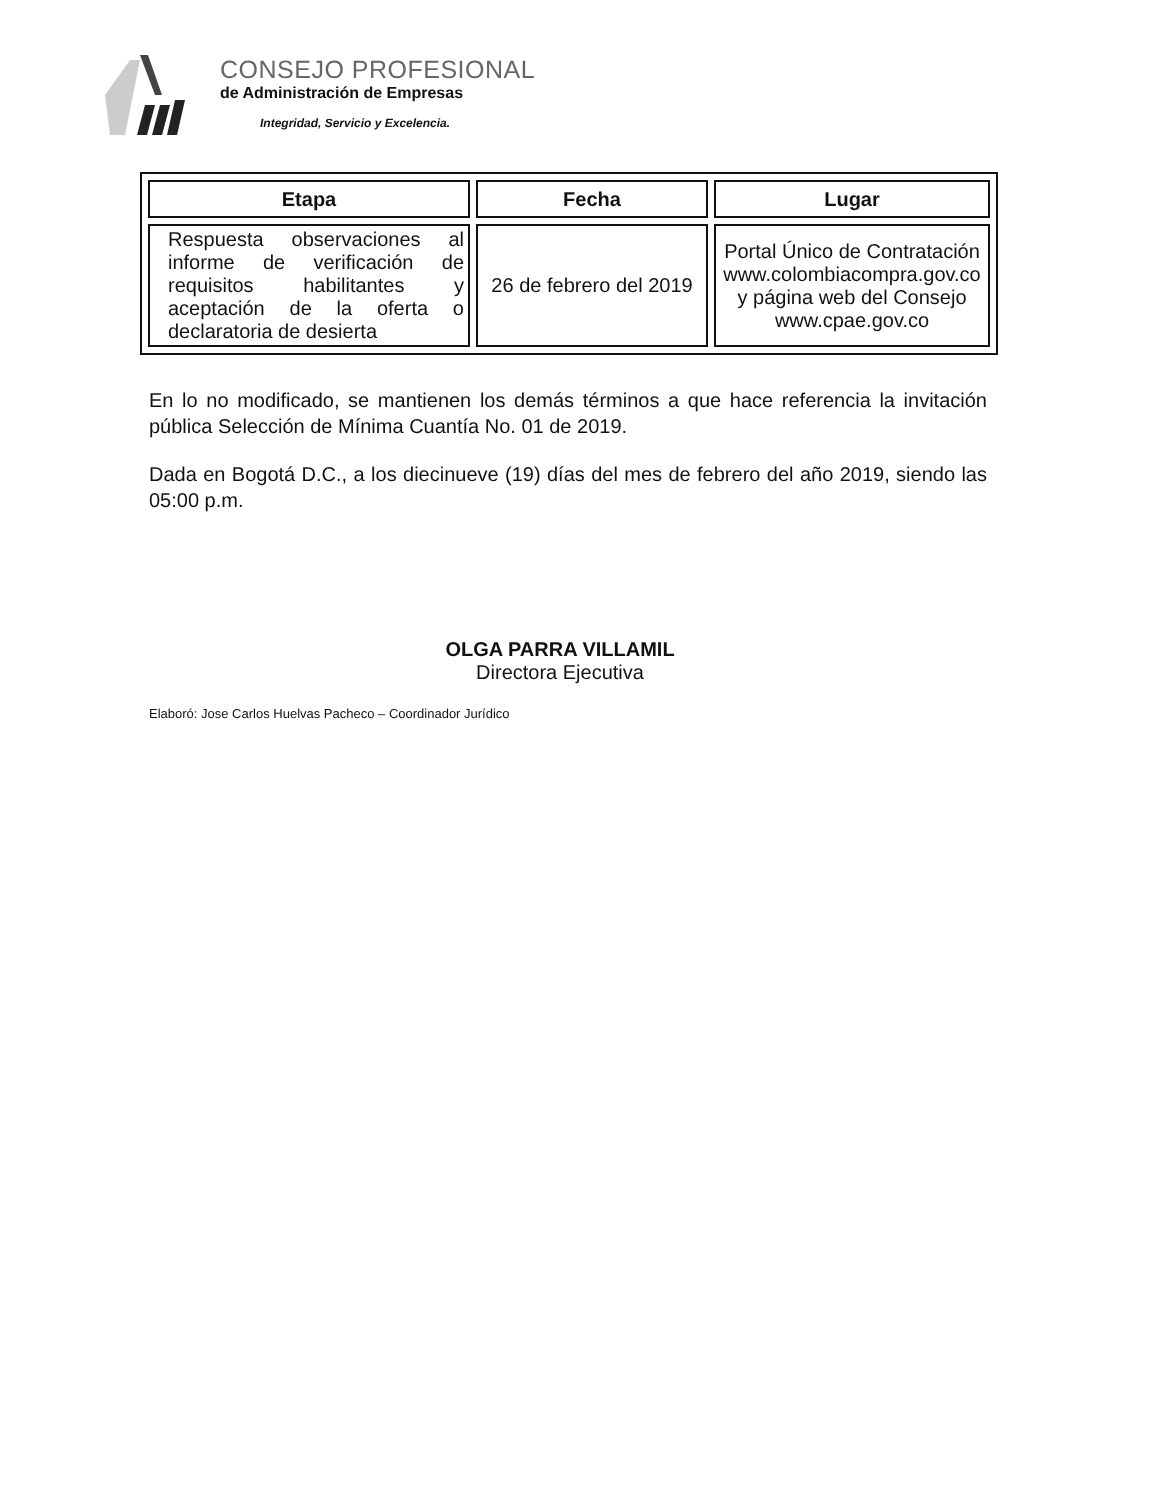CONSEJO PROFESIONAL
de Administración de Empresas
Integridad, Servicio y Excelencia.
| Etapa | Fecha | Lugar |
| --- | --- | --- |
| Respuesta observaciones al informe de verificación de requisitos habilitantes y aceptación de la oferta o declaratoria de desierta | 26 de febrero del 2019 | Portal Único de Contratación www.colombiacompra.gov.co y página web del Consejo www.cpae.gov.co |
En lo no modificado, se mantienen los demás términos a que hace referencia la invitación pública Selección de Mínima Cuantía No. 01 de 2019.
Dada en Bogotá D.C., a los diecinueve (19) días del mes de febrero del año 2019, siendo las 05:00 p.m.
OLGA PARRA VILLAMIL
Directora Ejecutiva
Elaboró: Jose Carlos Huelvas Pacheco – Coordinador Jurídico